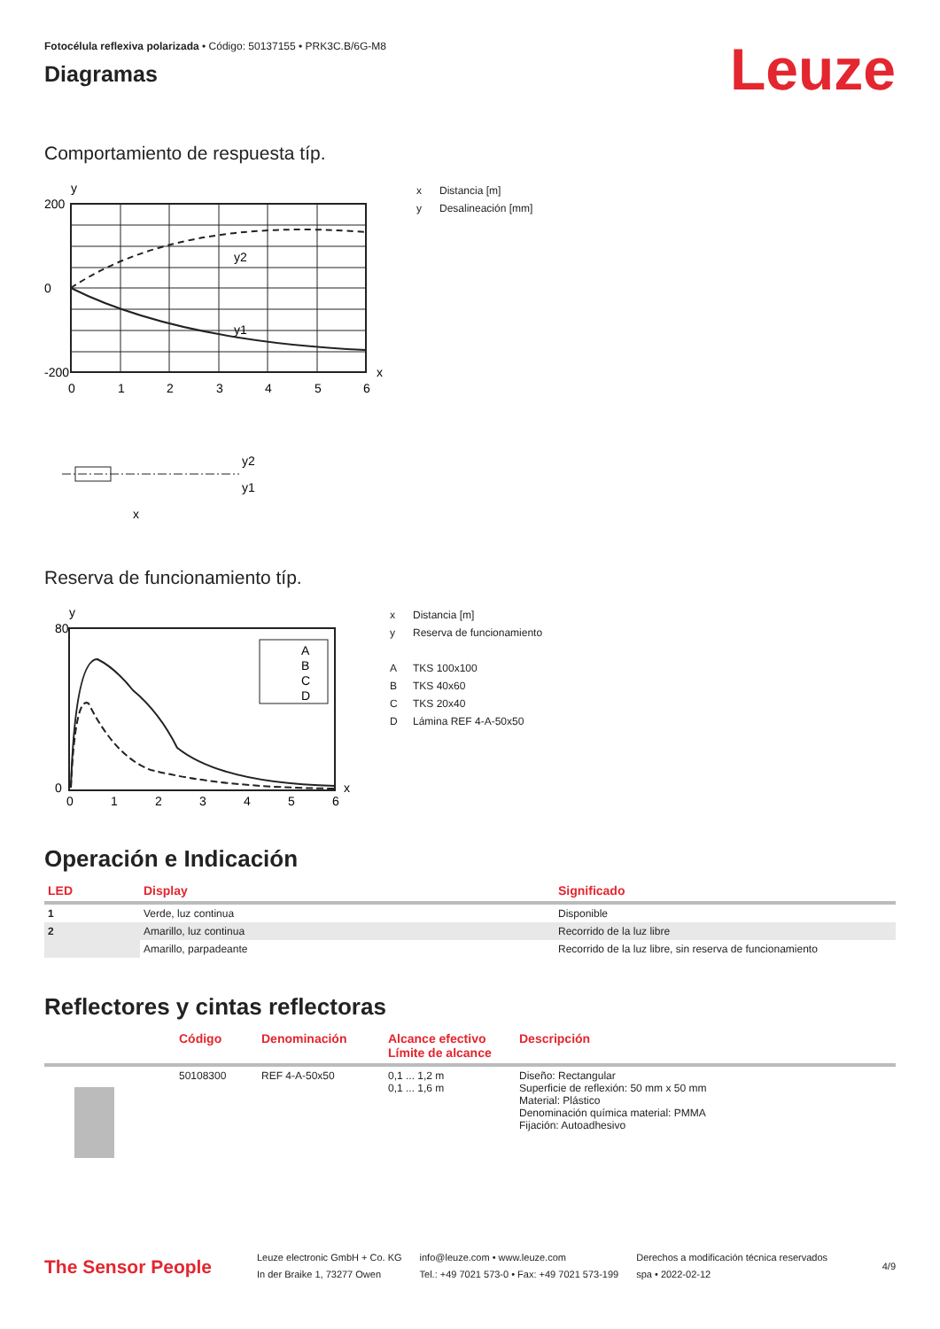Fotocélula reflexiva polarizada • Código: 50137155 • PRK3C.B/6G-M8
Diagramas
Leuze
Comportamiento de respuesta típ.
y
y2
y1
200
0
-200
0
1
2
3
4
5
6
x
y2
y1
x
x Distancia [m]
y Desalineación [mm]
Reserva de funcionamiento típ.
y
A
B
C
D
80
0
0
1
2
3
4
5
6
x
x Distancia [m]
y Reserva de funcionamiento
A TKS 100x100
B TKS 40x60
C TKS 20x40
D Lámina REF 4-A-50x50
Operación e Indicación
| LED | Display | Significado |
| --- | --- | --- |
| 1 | Verde, luz continua | Disponible |
| 2 | Amarillo, luz continua | Recorrido de la luz libre |
| | Amarillo, parpadeante | Recorrido de la luz libre, sin reserva de funcionamiento |
Reflectores y cintas reflectoras
| | Código | Denominación | Alcance efectivo Límite de alcance | Descripción |
| --- | --- | --- | --- | --- |
| | 50108300 | REF 4-A-50x50 | 0,1 ... 1,2 m 0,1 ... 1,6 m | Diseño: Rectangular Superficie de reflexión: 50 mm x 50 mm Material: Plástico Denominación química material: PMMA Fijación: Autoadhesivo |
The Sensor People
Leuze electronic GmbH + Co. KG
In der Braike 1, 73277 Owen
info@leuze.com • www.leuze.com
Tel.: +49 7021 573-0 • Fax: +49 7021 573-199
Derechos a modificación técnica reservados
spa • 2022-02-12
4/9